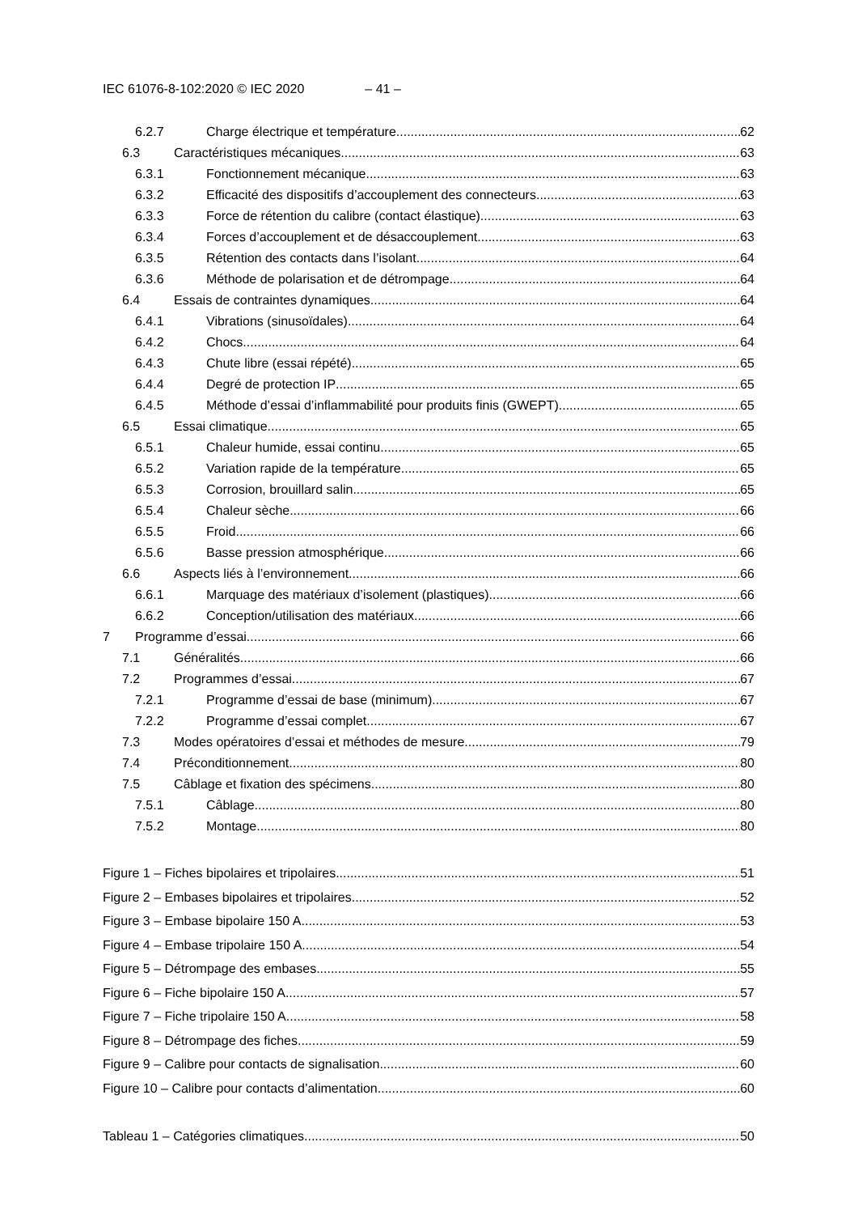IEC 61076-8-102:2020 © IEC 2020 – 41 –
6.2.7 Charge électrique et température 62
6.3 Caractéristiques mécaniques 63
6.3.1 Fonctionnement mécanique 63
6.3.2 Efficacité des dispositifs d’accouplement des connecteurs 63
6.3.3 Force de rétention du calibre (contact élastique) 63
6.3.4 Forces d’accouplement et de désaccouplement 63
6.3.5 Rétention des contacts dans l’isolant 64
6.3.6 Méthode de polarisation et de détrompage 64
6.4 Essais de contraintes dynamiques 64
6.4.1 Vibrations (sinusoïdales) 64
6.4.2 Chocs 64
6.4.3 Chute libre (essai répété) 65
6.4.4 Degré de protection IP 65
6.4.5 Méthode d’essai d’inflammabilité pour produits finis (GWEPT) 65
6.5 Essai climatique 65
6.5.1 Chaleur humide, essai continu 65
6.5.2 Variation rapide de la température 65
6.5.3 Corrosion, brouillard salin 65
6.5.4 Chaleur sèche 66
6.5.5 Froid 66
6.5.6 Basse pression atmosphérique 66
6.6 Aspects liés à l’environnement 66
6.6.1 Marquage des matériaux d’isolement (plastiques) 66
6.6.2 Conception/utilisation des matériaux 66
7 Programme d’essai 66
7.1 Généralités 66
7.2 Programmes d’essai 67
7.2.1 Programme d’essai de base (minimum) 67
7.2.2 Programme d’essai complet 67
7.3 Modes opératoires d’essai et méthodes de mesure 79
7.4 Préconditionnement 80
7.5 Câblage et fixation des spécimens 80
7.5.1 Câblage 80
7.5.2 Montage 80
Figure 1 – Fiches bipolaires et tripolaires 51
Figure 2 – Embases bipolaires et tripolaires 52
Figure 3 – Embase bipolaire 150 A 53
Figure 4 – Embase tripolaire 150 A 54
Figure 5 – Détrompage des embases 55
Figure 6 – Fiche bipolaire 150 A 57
Figure 7 – Fiche tripolaire 150 A 58
Figure 8 – Détrompage des fiches 59
Figure 9 – Calibre pour contacts de signalisation 60
Figure 10 – Calibre pour contacts d’alimentation 60
Tableau 1 – Catégories climatiques 50